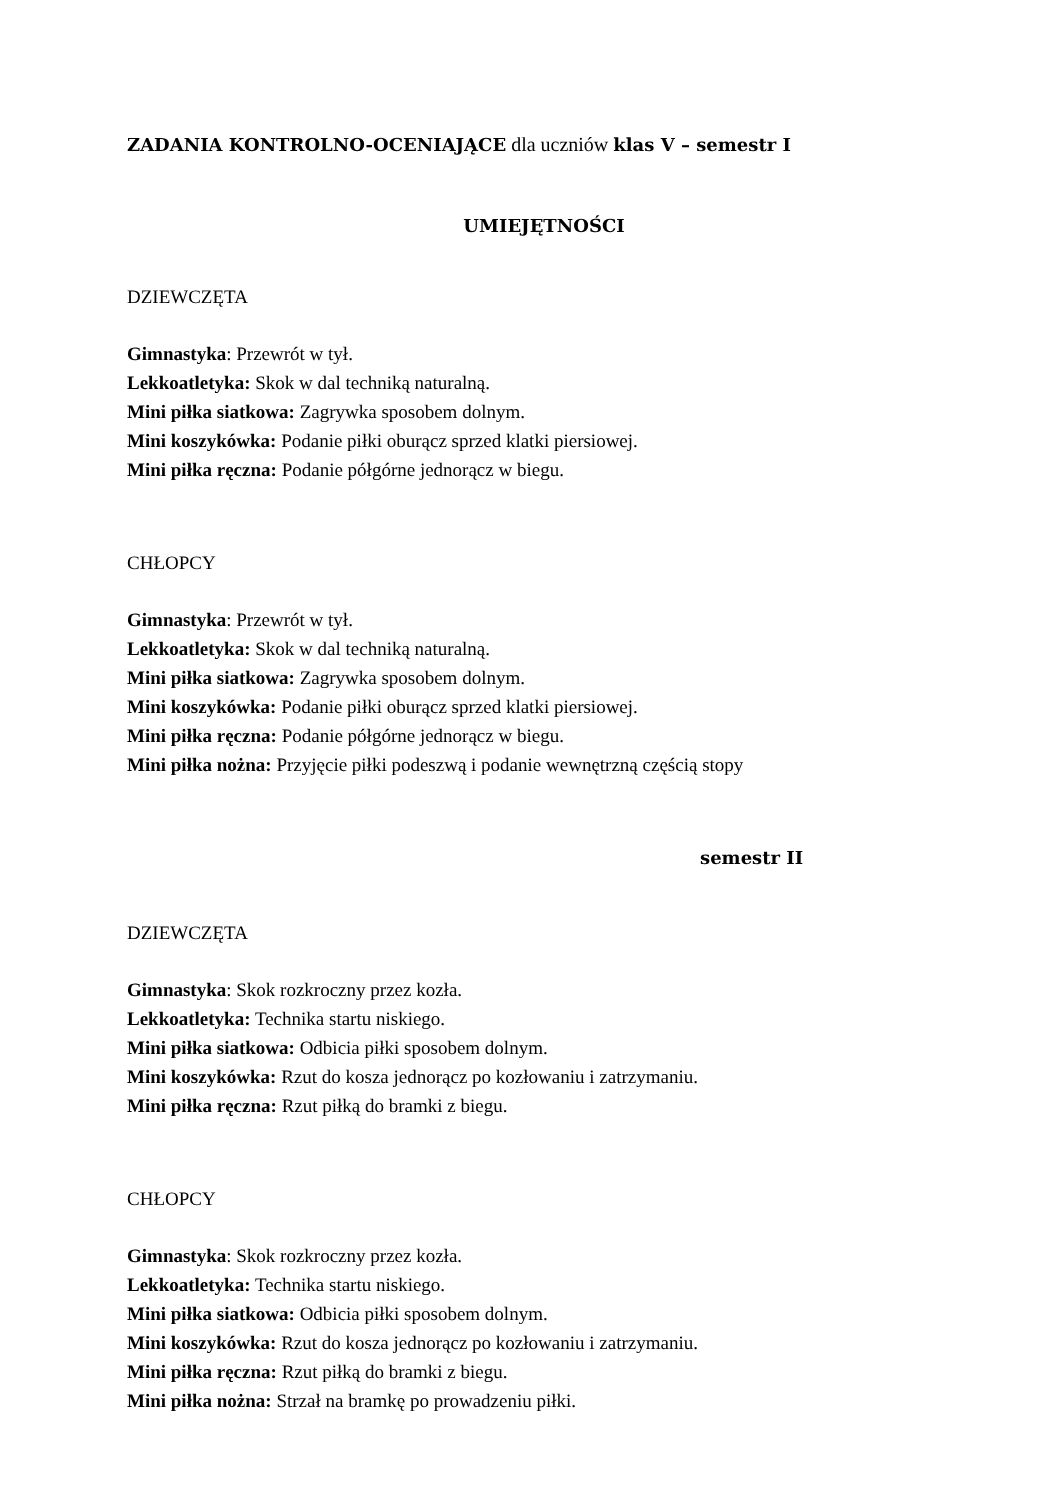ZADANIA KONTROLNO-OCENIAJĄCE dla uczniów klas V – semestr I
UMIEJĘTNOŚCI
DZIEWCZĘTA
Gimnastyka: Przewrót w tył.
Lekkoatletyka: Skok w dal techniką naturalną.
Mini piłka siatkowa: Zagrywka sposobem dolnym.
Mini koszykówka: Podanie piłki oburącz sprzed klatki piersiowej.
Mini piłka ręczna: Podanie półgórne jednorącz w biegu.
CHŁOPCY
Gimnastyka: Przewrót w tył.
Lekkoatletyka: Skok w dal techniką naturalną.
Mini piłka siatkowa: Zagrywka sposobem dolnym.
Mini koszykówka: Podanie piłki oburącz sprzed klatki piersiowej.
Mini piłka ręczna: Podanie półgórne jednorącz w biegu.
Mini piłka nożna: Przyjęcie piłki podeszwą i podanie wewnętrzną częścią stopy
semestr II
DZIEWCZĘTA
Gimnastyka: Skok rozkroczny przez kozła.
Lekkoatletyka: Technika startu niskiego.
Mini piłka siatkowa: Odbicia piłki sposobem dolnym.
Mini koszykówka: Rzut do kosza jednorącz po kozłowaniu i zatrzymaniu.
Mini piłka ręczna: Rzut piłką do bramki z biegu.
CHŁOPCY
Gimnastyka: Skok rozkroczny przez kozła.
Lekkoatletyka: Technika startu niskiego.
Mini piłka siatkowa: Odbicia piłki sposobem dolnym.
Mini koszykówka: Rzut do kosza jednorącz po kozłowaniu i zatrzymaniu.
Mini piłka ręczna: Rzut piłką do bramki z biegu.
Mini piłka nożna: Strzał na bramkę po prowadzeniu piłki.